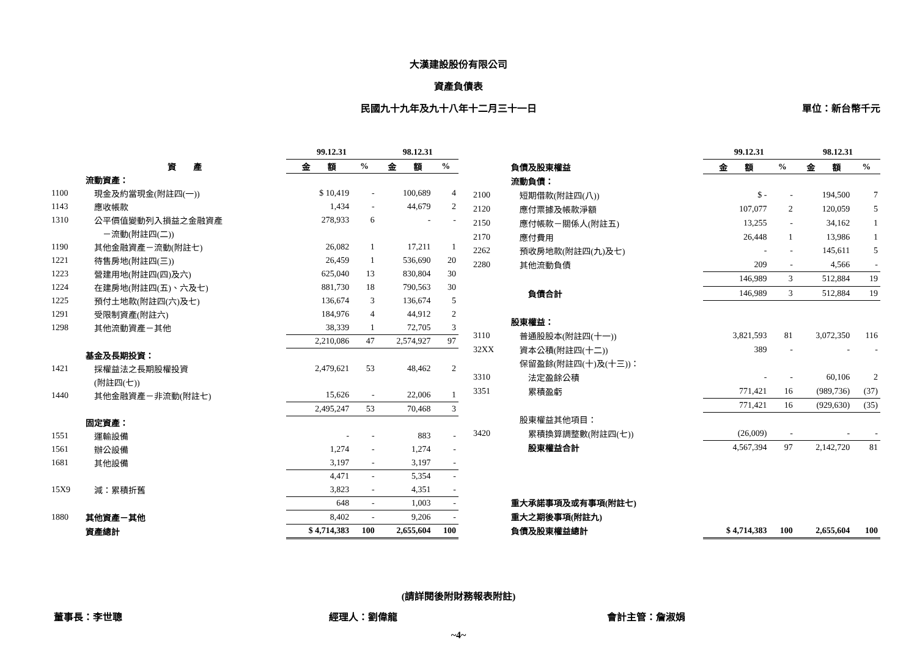大漢建設股份有限公司
資產負債表
民國九十九年及九十八年十二月三十一日 單位：新台幣千元
| | | 99.12.31 | | 98.12.31 | |
| --- | --- | --- | --- | --- | --- |
| | 資 產 | 金 額 | % | 金 額 | % |
| | 流動資產： | | | | |
| 1100 | 現金及約當現金(附註四(一)) | $ 10,419 | - | 100,689 | 4 |
| 1143 | 應收帳款 | 1,434 | - | 44,679 | 2 |
| 1310 | 公平價值變動列入損益之金融資產 | 278,933 | 6 | - | - |
| | －流動(附註四(二)) | | | | |
| 1190 | 其他金融資產－流動(附註七) | 26,082 | 1 | 17,211 | 1 |
| 1221 | 待售房地(附註四(三)) | 26,459 | 1 | 536,690 | 20 |
| 1223 | 營建用地(附註四(四)及六) | 625,040 | 13 | 830,804 | 30 |
| 1224 | 在建房地(附註四(五)、六及七) | 881,730 | 18 | 790,563 | 30 |
| 1225 | 預付土地款(附註四(六)及七) | 136,674 | 3 | 136,674 | 5 |
| 1291 | 受限制資產(附註六) | 184,976 | 4 | 44,912 | 2 |
| 1298 | 其他流動資產－其他 | 38,339 | 1 | 72,705 | 3 |
| | | 2,210,086 | 47 | 2,574,927 | 97 |
| | 基金及長期投資： | | | | |
| 1421 | 採權益法之長期股權投資 | 2,479,621 | 53 | 48,462 | 2 |
| | (附註四(七)) | | | | |
| 1440 | 其他金融資產－非流動(附註七) | 15,626 | - | 22,006 | 1 |
| | | 2,495,247 | 53 | 70,468 | 3 |
| | 固定資產： | | | | |
| 1551 | 運輸設備 | - | - | 883 | - |
| 1561 | 辦公設備 | 1,274 | - | 1,274 | - |
| 1681 | 其他設備 | 3,197 | - | 3,197 | - |
| | | 4,471 | - | 5,354 | - |
| 15X9 | 減：累積折舊 | 3,823 | - | 4,351 | - |
| | | 648 | - | 1,003 | - |
| 1880 | 其他資產－其他 | 8,402 | - | 9,206 | - |
| | 資產總計 | $ 4,714,383 | 100 | 2,655,604 | 100 |
| | | 99.12.31 | | 98.12.31 | |
| --- | --- | --- | --- | --- | --- |
| | 負債及股東權益 | 金 額 | % | 金 額 | % |
| | 流動負債： | | | | |
| 2100 | 短期借款(附註四(八)) | $ - | - | 194,500 | 7 |
| 2120 | 應付票據及帳款淨額 | 107,077 | 2 | 120,059 | 5 |
| 2150 | 應付帳款－關係人(附註五) | 13,255 | - | 34,162 | 1 |
| 2170 | 應付費用 | 26,448 | 1 | 13,986 | 1 |
| 2262 | 預收房地款(附註四(九)及七) | - | - | 145,611 | 5 |
| 2280 | 其他流動負債 | 209 | - | 4,566 | - |
| | | 146,989 | 3 | 512,884 | 19 |
| | 負債合計 | 146,989 | 3 | 512,884 | 19 |
| | 股東權益： | | | | |
| 3110 | 普通股股本(附註四(十一)) | 3,821,593 | 81 | 3,072,350 | 116 |
| 32XX | 資本公積(附註四(十二)) | 389 | - | - | - |
| | 保留盈餘(附註四(十)及(十三))： | | | | |
| 3310 | 法定盈餘公積 | - | - | 60,106 | 2 |
| 3351 | 累積盈虧 | 771,421 | 16 | (989,736) | (37) |
| | | 771,421 | 16 | (929,630) | (35) |
| | 股東權益其他項目： | | | | |
| 3420 | 累積換算調整數(附註四(七)) | (26,009) | - | - | - |
| | 股東權益合計 | 4,567,394 | 97 | 2,142,720 | 81 |
| | 重大承諾事項及或有事項(附註七) | | | | |
| | 重大之期後事項(附註九) | | | | |
| | 負債及股東權益總計 | $ 4,714,383 | 100 | 2,655,604 | 100 |
(請詳閱後附財務報表附註)
董事長：李世聰 經理人：劉偉龍 會計主管：詹淑娟
~4~